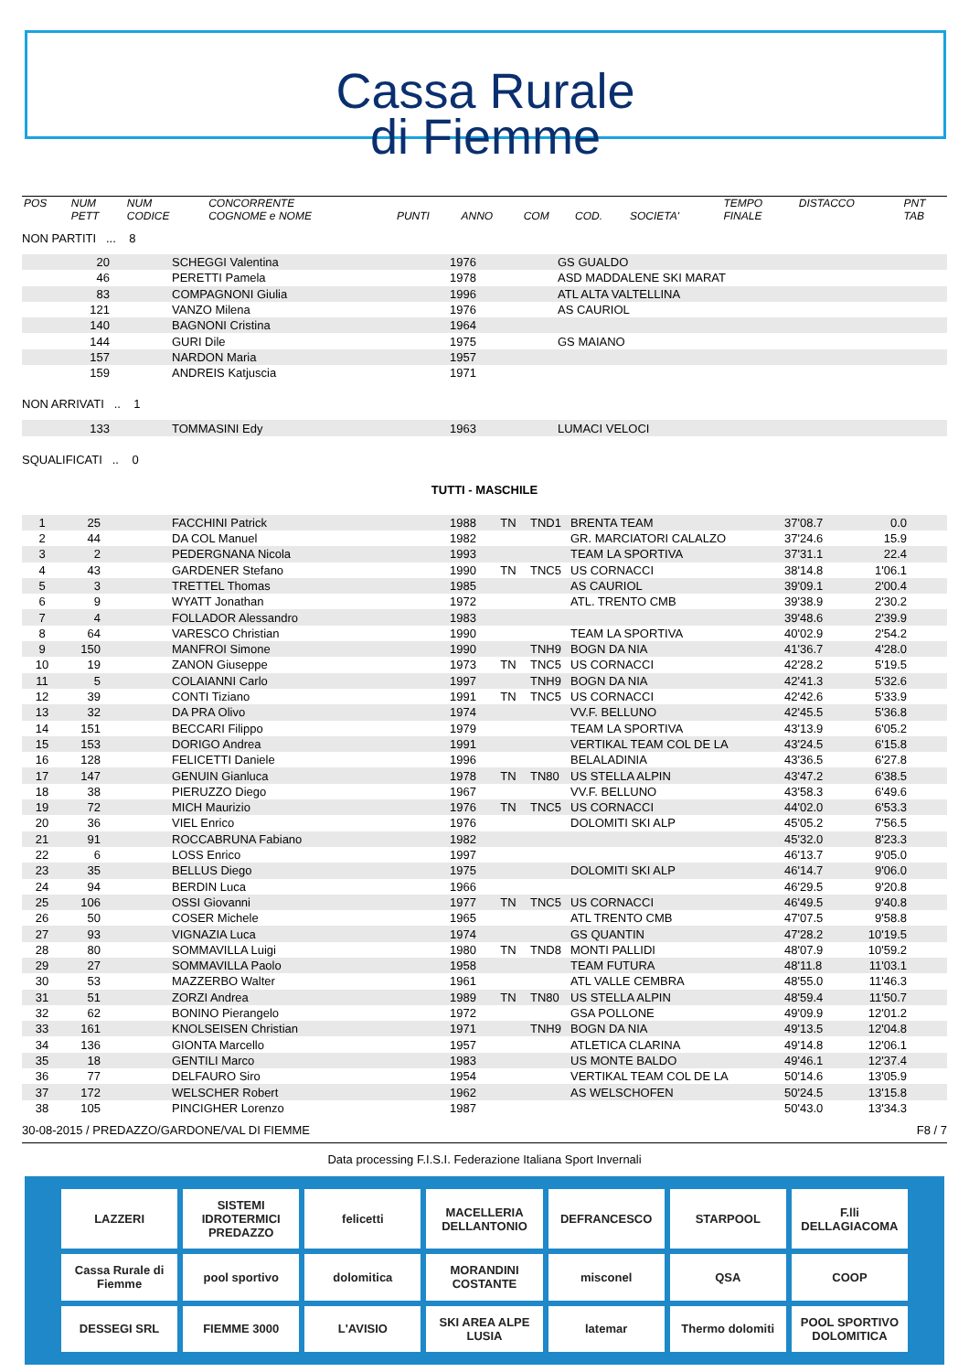Cassa Rurale
di Fiemme
| POS | NUM PETT | NUM CODICE | CONCORRENTE COGNOME e NOME | PUNTI | ANNO | COM | COD. | SOCIETA' | TEMPO FINALE | DISTACCO | PNT TAB |
| --- | --- | --- | --- | --- | --- | --- | --- | --- | --- | --- | --- |
NON PARTITI ... 8
| | 20 | | SCHEGGI Valentina | 1976 | | GS GUALDO |
| | 46 | | PERETTI Pamela | 1978 | | ASD MADDALENE SKI MARAT |
| | 83 | | COMPAGNONI Giulia | 1996 | | ATL ALTA VALTELLINA |
| | 121 | | VANZO Milena | 1976 | | AS CAURIOL |
| | 140 | | BAGNONI Cristina | 1964 | | |
| | 144 | | GURI Dile | 1975 | | GS MAIANO |
| | 157 | | NARDON Maria | 1957 | | |
| | 159 | | ANDREIS Katjuscia | 1971 | | |
NON ARRIVATI .. 1
| | 133 | | TOMMASINI Edy | 1963 | | LUMACI VELOCI |
SQUALIFICATI .. 0
TUTTI - MASCHILE
| 1 | 25 | | FACCHINI Patrick | 1988 | TN | TND1 | BRENTA TEAM | 37'08.7 | 0.0 | |
| 2 | 44 | | DA COL Manuel | 1982 | | | GR. MARCIATORI CALALZO | 37'24.6 | 15.9 | |
| 3 | 2 | | PEDERGNANA Nicola | 1993 | | | TEAM LA SPORTIVA | 37'31.1 | 22.4 | |
| 4 | 43 | | GARDENER Stefano | 1990 | TN | TNC5 | US CORNACCI | 38'14.8 | 1'06.1 | |
| 5 | 3 | | TRETTEL Thomas | 1985 | | | AS CAURIOL | 39'09.1 | 2'00.4 | |
| 6 | 9 | | WYATT Jonathan | 1972 | | | ATL. TRENTO CMB | 39'38.9 | 2'30.2 | |
| 7 | 4 | | FOLLADOR Alessandro | 1983 | | | | 39'48.6 | 2'39.9 | |
| 8 | 64 | | VARESCO Christian | 1990 | | | TEAM LA SPORTIVA | 40'02.9 | 2'54.2 | |
| 9 | 150 | | MANFROI Simone | 1990 | | TNH9 | BOGN DA NIA | 41'36.7 | 4'28.0 | |
| 10 | 19 | | ZANON Giuseppe | 1973 | TN | TNC5 | US CORNACCI | 42'28.2 | 5'19.5 | |
| 11 | 5 | | COLAIANNI Carlo | 1997 | | TNH9 | BOGN DA NIA | 42'41.3 | 5'32.6 | |
| 12 | 39 | | CONTI Tiziano | 1991 | TN | TNC5 | US CORNACCI | 42'42.6 | 5'33.9 | |
| 13 | 32 | | DA PRA Olivo | 1974 | | | VV.F. BELLUNO | 42'45.5 | 5'36.8 | |
| 14 | 151 | | BECCARI Filippo | 1979 | | | TEAM LA SPORTIVA | 43'13.9 | 6'05.2 | |
| 15 | 153 | | DORIGO Andrea | 1991 | | | VERTIKAL TEAM COL DE LA | 43'24.5 | 6'15.8 | |
| 16 | 128 | | FELICETTI Daniele | 1996 | | | BELALADINIA | 43'36.5 | 6'27.8 | |
| 17 | 147 | | GENUIN Gianluca | 1978 | TN | TN80 | US STELLA ALPIN | 43'47.2 | 6'38.5 | |
| 18 | 38 | | PIERUZZO Diego | 1967 | | | VV.F. BELLUNO | 43'58.3 | 6'49.6 | |
| 19 | 72 | | MICH Maurizio | 1976 | TN | TNC5 | US CORNACCI | 44'02.0 | 6'53.3 | |
| 20 | 36 | | VIEL Enrico | 1976 | | | DOLOMITI SKI ALP | 45'05.2 | 7'56.5 | |
| 21 | 91 | | ROCCABRUNA Fabiano | 1982 | | | | 45'32.0 | 8'23.3 | |
| 22 | 6 | | LOSS Enrico | 1997 | | | | 46'13.7 | 9'05.0 | |
| 23 | 35 | | BELLUS Diego | 1975 | | | DOLOMITI SKI ALP | 46'14.7 | 9'06.0 | |
| 24 | 94 | | BERDIN Luca | 1966 | | | | 46'29.5 | 9'20.8 | |
| 25 | 106 | | OSSI Giovanni | 1977 | TN | TNC5 | US CORNACCI | 46'49.5 | 9'40.8 | |
| 26 | 50 | | COSER Michele | 1965 | | | ATL TRENTO CMB | 47'07.5 | 9'58.8 | |
| 27 | 93 | | VIGNAZIA Luca | 1974 | | | GS QUANTIN | 47'28.2 | 10'19.5 | |
| 28 | 80 | | SOMMAVILLA Luigi | 1980 | TN | TND8 | MONTI PALLIDI | 48'07.9 | 10'59.2 | |
| 29 | 27 | | SOMMAVILLA Paolo | 1958 | | | TEAM FUTURA | 48'11.8 | 11'03.1 | |
| 30 | 53 | | MAZZERBO Walter | 1961 | | | ATL VALLE CEMBRA | 48'55.0 | 11'46.3 | |
| 31 | 51 | | ZORZI Andrea | 1989 | TN | TN80 | US STELLA ALPIN | 48'59.4 | 11'50.7 | |
| 32 | 62 | | BONINO Pierangelo | 1972 | | | GSA POLLONE | 49'09.9 | 12'01.2 | |
| 33 | 161 | | KNOLSEISEN Christian | 1971 | | TNH9 | BOGN DA NIA | 49'13.5 | 12'04.8 | |
| 34 | 136 | | GIONTA Marcello | 1957 | | | ATLETICA CLARINA | 49'14.8 | 12'06.1 | |
| 35 | 18 | | GENTILI Marco | 1983 | | | US MONTE BALDO | 49'46.1 | 12'37.4 | |
| 36 | 77 | | DELFAURO Siro | 1954 | | | VERTIKAL TEAM COL DE LA | 50'14.6 | 13'05.9 | |
| 37 | 172 | | WELSCHER Robert | 1962 | | | AS WELSCHOFEN | 50'24.5 | 13'15.8 | |
| 38 | 105 | | PINCIGHER Lorenzo | 1987 | | | | 50'43.0 | 13'34.3 | |
30-08-2015 / PREDAZZO/GARDONE/VAL DI FIEMME F8 / 7
Data processing F.I.S.I. Federazione Italiana Sport Invernali
LAZZERI
SISTEMI IDROTERMICI PREDAZZO
felicetti
MACELLERIA DELLANTONIO
DEFRANCESCO
STARPOOL
F.lli DELLAGIACOMA
Cassa Rurale di Fiemme
pool sportivo
dolomitica
MORANDINI COSTANTE
misconel
QSA
COOP
DESSEGI SRL
FIEMME 3000
L'AVISIO
SKI AREA ALPE LUSIA
latemar
Thermo dolomiti
POOL SPORTIVO DOLOMITICA